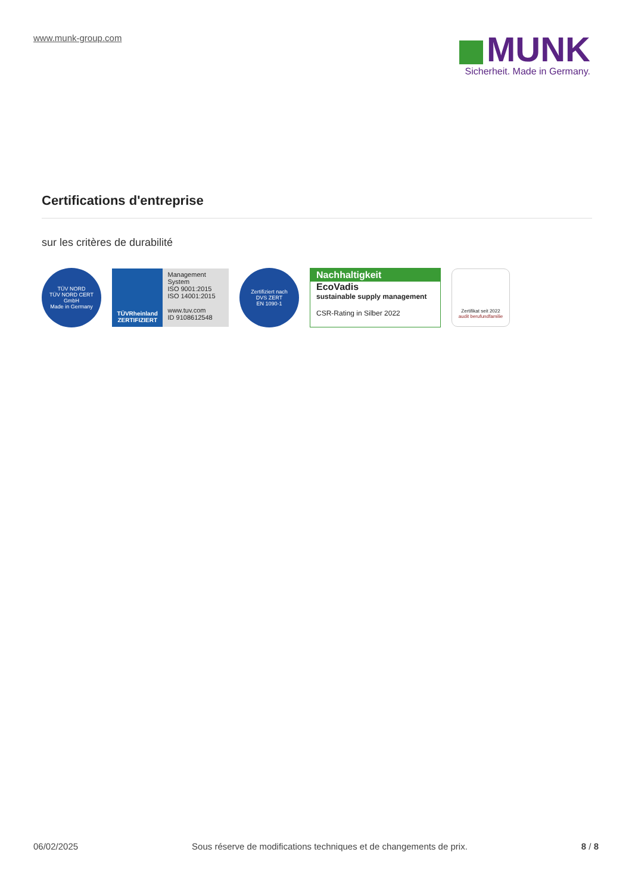www.munk-group.com
MUNK
Sicherheit. Made in Germany.
Certifications d'entreprise
sur les critères de durabilité
TÜV NORD
TÜV NORD CERT GmbH
Made in Germany
TÜVRheinland
ZERTIFIZIERT
Management System
ISO 9001:2015
ISO 14001:2015
www.tuv.com
ID 9108612548
Zertifiziert nach
DVS ZERT
EN 1090-1
Nachhaltigkeit
EcoVadis
sustainable supply management
CSR-Rating in Silber 2022
Zertifikat seit 2022
audit berufundfamilie
06/02/2025 Sous réserve de modifications techniques et de changements de prix. 8 / 8